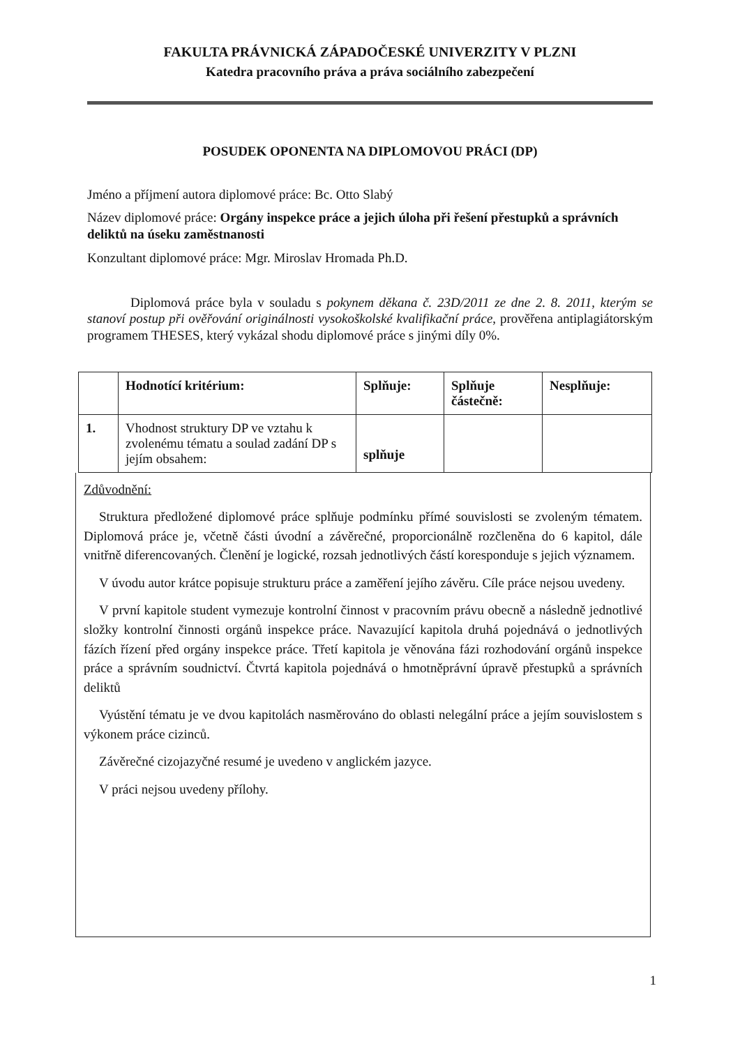FAKULTA PRÁVNICKÁ ZÁPADOČESKÉ UNIVERZITY V PLZNI
Katedra pracovního práva a práva sociálního zabezpečení
POSUDEK OPONENTA NA DIPLOMOVOU PRÁCI (DP)
Jméno a příjmení autora diplomové práce: Bc. Otto Slabý
Název diplomové práce: Orgány inspekce práce a jejich úloha při řešení přestupků a správních deliktů na úseku zaměstnanosti
Konzultant diplomové práce: Mgr. Miroslav Hromada Ph.D.
Diplomová práce byla v souladu s pokynem děkana č. 23D/2011 ze dne 2. 8. 2011, kterým se stanoví postup při ověřování originálnosti vysokoškolské kvalifikační práce, prověřena antiplagiátorským programem THESES, který vykázal shodu diplomové práce s jinými díly 0%.
| | Hodnotící kritérium: | Splňuje: | Splňuje částečně: | Nesplňuje: |
| --- | --- | --- | --- | --- |
| 1. | Vhodnost struktury DP ve vztahu k zvolenému tématu a soulad zadání DP s jejím obsahem: | splňuje | | |
Zdůvodnění:
Struktura předložené diplomové práce splňuje podmínku přímé souvislosti se zvoleným tématem. Diplomová práce je, včetně části úvodní a závěrečné, proporcionálně rozčleněna do 6 kapitol, dále vnitřně diferencovaných. Členění je logické, rozsah jednotlivých částí koresponduje s jejich významem.
V úvodu autor krátce popisuje strukturu práce a zaměření jejího závěru. Cíle práce nejsou uvedeny.
V první kapitole student vymezuje kontrolní činnost v pracovním právu obecně a následně jednotlivé složky kontrolní činnosti orgánů inspekce práce. Navazující kapitola druhá pojednává o jednotlivých fázích řízení před orgány inspekce práce. Třetí kapitola je věnována fázi rozhodování orgánů inspekce práce a správním soudnictví. Čtvrtá kapitola pojednává o hmotněprávní úpravě přestupků a správních deliktů
Vyústění tématu je ve dvou kapitolách nasměrováno do oblasti nelegální práce a jejím souvislostem s výkonem práce cizinců.
Závěrečné cizojazyčné resumé je uvedeno v anglickém jazyce.
V práci nejsou uvedeny přílohy.
1